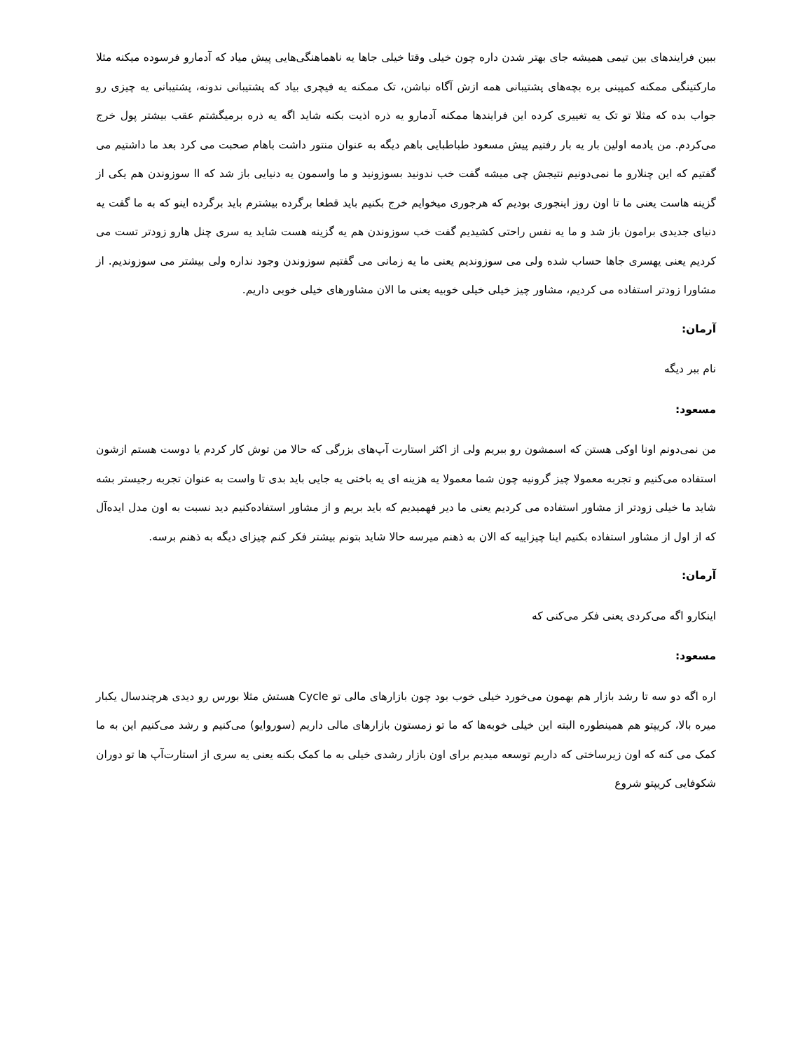ببین فرایندهای بین تیمی همیشه جای بهتر شدن داره چون خیلی وقتا خیلی جاها یه ناهماهنگی‌هایی پیش میاد که آدمارو فرسوده میکنه مثلا مارکتینگی ممکنه کمپینی بره بچه‌های پشتیبانی همه ازش آگاه نباشن، تک ممکنه یه فیچری بیاد که پشتیبانی ندونه، پشتیبانی یه چیزی رو جواب بده که مثلا تو تک یه تغییری کرده این فرایندها ممکنه آدمارو یه ذره اذیت بکنه شاید اگه یه ذره برمیگشتم عقب بیشتر پول خرج می‌کردم. من یادمه اولین بار یه بار رفتیم پیش مسعود طباطبایی باهم دیگه به عنوان منتور داشت باهام صحبت می کرد بعد ما داشتیم می گفتیم که این چنلارو ما نمی‌دونیم نتیجش چی میشه گفت خب ندونید بسوزونید و ما واسمون یه دنیایی باز شد که اا سوزوندن هم یکی از گزینه هاست یعنی ما تا اون روز اینجوری بودیم که هرجوری میخوایم خرج بکنیم باید قطعا برگرده بیشترم باید برگرده اینو که به ما گفت یه دنیای جدیدی برامون باز شد و ما یه نفس راحتی کشیدیم گفت خب سوزوندن هم یه گزینه هست شاید یه سری چنل هارو زودتر تست می کردیم یعنی یهسری جاها حساب شده ولی می سوزوندیم یعنی ما یه زمانی می گفتیم سوزوندن وجود نداره ولی بیشتر می سوزوندیم. از مشاورا زودتر استفاده می کردیم، مشاور چیز خیلی خیلی خوبیه یعنی ما الان مشاورهای خیلی خوبی داریم.
آرمان:
نام ببر دیگه
مسعود:
من نمی‌دونم اونا اوکی هستن که اسمشون رو ببریم ولی از اکثر استارت آپ‌های بزرگی که حالا من توش کار کردم یا دوست هستم ازشون استفاده می‌کنیم و تجربه معمولا چیز گرونیه چون شما معمولا یه هزینه ای یه باختی یه جایی باید بدی تا واست به عنوان تجربه رجیستر بشه شاید ما خیلی زودتر از مشاور استفاده می کردیم یعنی ما دیر فهمیدیم که باید بریم و از مشاور استفاده‌کنیم دید نسبت به اون مدل ایده‌آل که از اول از مشاور استفاده بکنیم اینا چیزاییه که الان به ذهنم میرسه حالا شاید بتونم بیشتر فکر کنم چیزای دیگه به ذهنم برسه.
آرمان:
اینکارو اگه می‌کردی یعنی فکر می‌کنی که
مسعود:
اره اگه دو سه تا رشد بازار هم بهمون می‌خورد خیلی خوب بود چون بازارهای مالی تو Cycle هستش مثلا بورس رو دیدی هرچندسال یکبار میره بالا، کریپتو هم همینطوره البته این خیلی خوبه‌ها که ما تو زمستون بازارهای مالی داریم (سوروایو) می‌کنیم و رشد می‌کنیم این به ما کمک می کنه که اون زیرساختی که داریم توسعه میدیم برای اون بازار رشدی خیلی به ما کمک بکنه یعنی یه سری از استارت‌آپ ها تو دوران شکوفایی کریپتو شروع